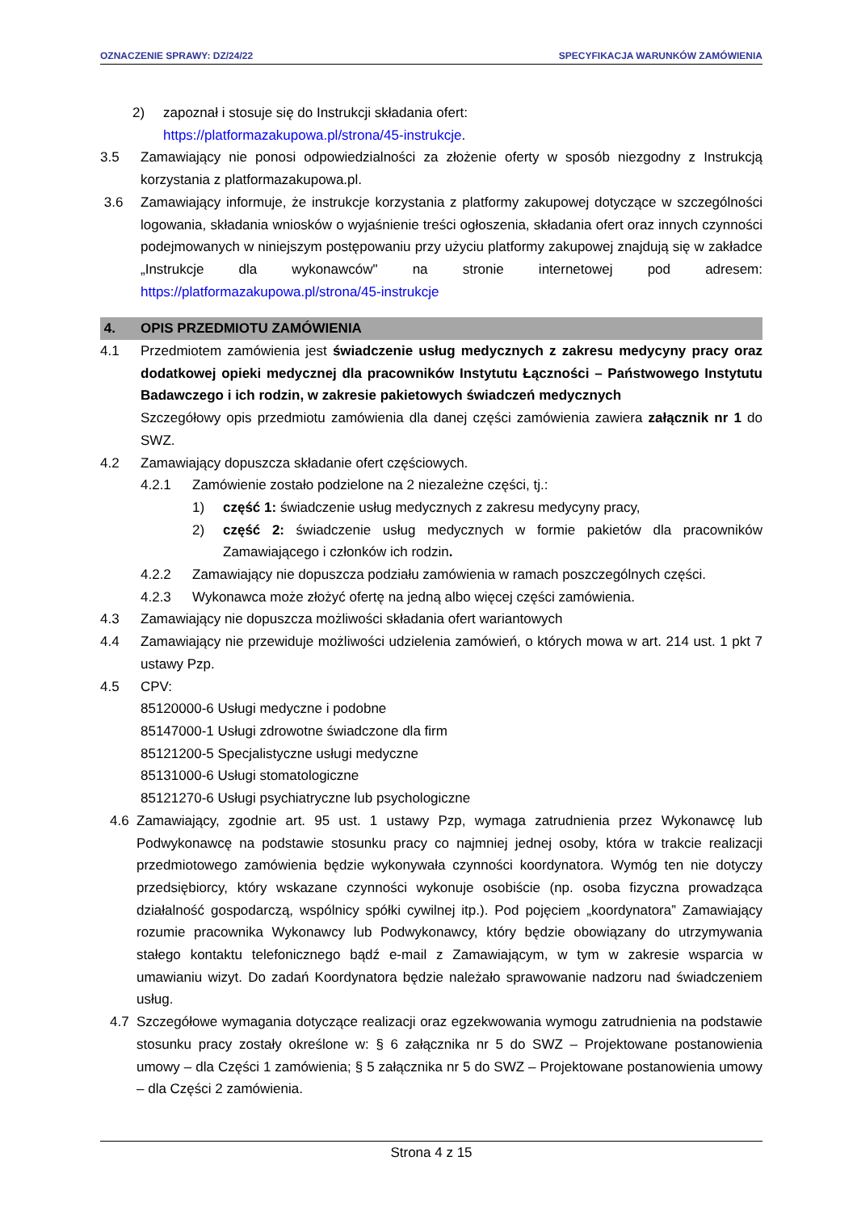OZNACZENIE SPRAWY: DZ/24/22 SPECYFIKACJA WARUNKÓW ZAMÓWIENIA
2) zapoznał i stosuje się do Instrukcji składania ofert:
https://platformazakupowa.pl/strona/45-instrukcje.
3.5 Zamawiający nie ponosi odpowiedzialności za złożenie oferty w sposób niezgodny z Instrukcją korzystania z platformazakupowa.pl.
3.6 Zamawiający informuje, że instrukcje korzystania z platformy zakupowej dotyczące w szczególności logowania, składania wniosków o wyjaśnienie treści ogłoszenia, składania ofert oraz innych czynności podejmowanych w niniejszym postępowaniu przy użyciu platformy zakupowej znajdują się w zakładce „Instrukcje dla wykonawców" na stronie internetowej pod adresem: https://platformazakupowa.pl/strona/45-instrukcje
4. OPIS PRZEDMIOTU ZAMÓWIENIA
4.1 Przedmiotem zamówienia jest świadczenie usług medycznych z zakresu medycyny pracy oraz dodatkowej opieki medycznej dla pracowników Instytutu Łączności – Państwowego Instytutu Badawczego i ich rodzin, w zakresie pakietowych świadczeń medycznych
Szczegółowy opis przedmiotu zamówienia dla danej części zamówienia zawiera załącznik nr 1 do SWZ.
4.2 Zamawiający dopuszcza składanie ofert częściowych.
4.2.1 Zamówienie zostało podzielone na 2 niezależne części, tj.:
1) część 1: świadczenie usług medycznych z zakresu medycyny pracy,
2) część 2: świadczenie usług medycznych w formie pakietów dla pracowników Zamawiającego i członków ich rodzin.
4.2.2 Zamawiający nie dopuszcza podziału zamówienia w ramach poszczególnych części.
4.2.3 Wykonawca może złożyć ofertę na jedną albo więcej części zamówienia.
4.3 Zamawiający nie dopuszcza możliwości składania ofert wariantowych
4.4 Zamawiający nie przewiduje możliwości udzielenia zamówień, o których mowa w art. 214 ust. 1 pkt 7 ustawy Pzp.
4.5 CPV:
85120000-6 Usługi medyczne i podobne
85147000-1 Usługi zdrowotne świadczone dla firm
85121200-5 Specjalistyczne usługi medyczne
85131000-6 Usługi stomatologiczne
85121270-6 Usługi psychiatryczne lub psychologiczne
4.6 Zamawiający, zgodnie art. 95 ust. 1 ustawy Pzp, wymaga zatrudnienia przez Wykonawcę lub Podwykonawcę na podstawie stosunku pracy co najmniej jednej osoby, która w trakcie realizacji przedmiotowego zamówienia będzie wykonywała czynności koordynatora. Wymóg ten nie dotyczy przedsiębiorcy, który wskazane czynności wykonuje osobiście (np. osoba fizyczna prowadząca działalność gospodarczą, wspólnicy spółki cywilnej itp.). Pod pojęciem „koordynatora” Zamawiający rozumie pracownika Wykonawcy lub Podwykonawcy, który będzie obowiązany do utrzymywania stałego kontaktu telefonicznego bądź e-mail z Zamawiającym, w tym w zakresie wsparcia w umawianiu wizyt. Do zadań Koordynatora będzie należało sprawowanie nadzoru nad świadczeniem usług.
4.7 Szczegółowe wymagania dotyczące realizacji oraz egzekwowania wymogu zatrudnienia na podstawie stosunku pracy zostały określone w: § 6 załącznika nr 5 do SWZ – Projektowane postanowienia umowy – dla Części 1 zamówienia; § 5 załącznika nr 5 do SWZ – Projektowane postanowienia umowy – dla Części 2 zamówienia.
Strona 4 z 15